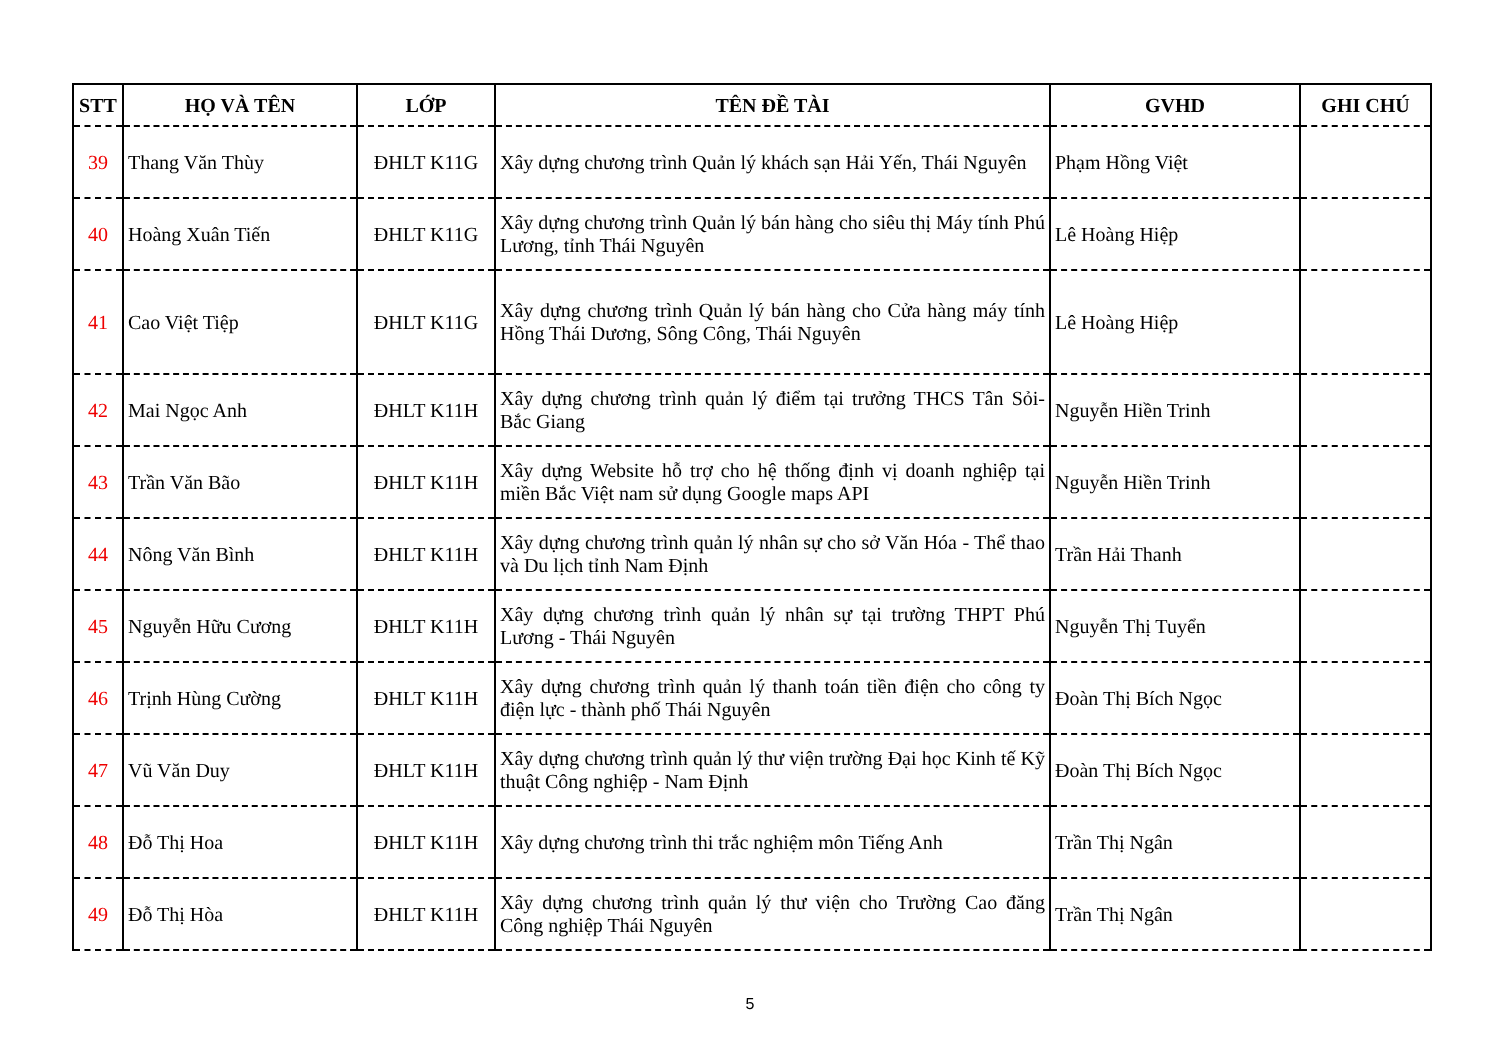| STT | HỌ VÀ TÊN | LỚP | TÊN ĐỀ TÀI | GVHD | GHI CHÚ |
| --- | --- | --- | --- | --- | --- |
| 39 | Thang Văn Thùy | ĐHLT K11G | Xây dựng chương trình Quản lý khách sạn Hải Yến, Thái Nguyên | Phạm Hồng Việt | |
| 40 | Hoàng Xuân Tiến | ĐHLT K11G | Xây dựng chương trình Quản lý bán hàng cho siêu thị Máy tính Phú Lương, tỉnh Thái Nguyên | Lê Hoàng Hiệp | |
| 41 | Cao Việt Tiệp | ĐHLT K11G | Xây dựng chương trình Quản lý bán hàng cho Cửa hàng máy tính Hồng Thái Dương, Sông Công, Thái Nguyên | Lê Hoàng Hiệp | |
| 42 | Mai Ngọc Anh | ĐHLT K11H | Xây dựng chương trình quản lý điểm tại trưởng THCS Tân Sỏi- Bắc Giang | Nguyễn Hiền Trinh | |
| 43 | Trần Văn Bão | ĐHLT K11H | Xây dựng Website hỗ trợ cho hệ thống định vị doanh nghiệp tại miền Bắc Việt nam sử dụng Google maps API | Nguyễn Hiền Trinh | |
| 44 | Nông Văn Bình | ĐHLT K11H | Xây dựng chương trình quản lý nhân sự cho sở Văn Hóa - Thể thao và Du lịch tỉnh Nam Định | Trần Hải Thanh | |
| 45 | Nguyễn Hữu Cương | ĐHLT K11H | Xây dựng chương trình quản lý nhân sự tại trường THPT Phú Lương - Thái Nguyên | Nguyễn Thị Tuyển | |
| 46 | Trịnh Hùng Cường | ĐHLT K11H | Xây dựng chương trình quản lý thanh toán tiền điện cho công ty điện lực - thành phố Thái Nguyên | Đoàn Thị Bích Ngọc | |
| 47 | Vũ Văn Duy | ĐHLT K11H | Xây dựng chương trình quản lý thư viện trường Đại học Kinh tế Kỹ thuật Công nghiệp - Nam Định | Đoàn Thị Bích Ngọc | |
| 48 | Đỗ Thị Hoa | ĐHLT K11H | Xây dựng chương trình thi trắc nghiệm môn Tiếng Anh | Trần Thị Ngân | |
| 49 | Đỗ Thị Hòa | ĐHLT K11H | Xây dựng chương trình quản lý thư viện cho Trường Cao đăng Công nghiệp Thái Nguyên | Trần Thị Ngân | |
5